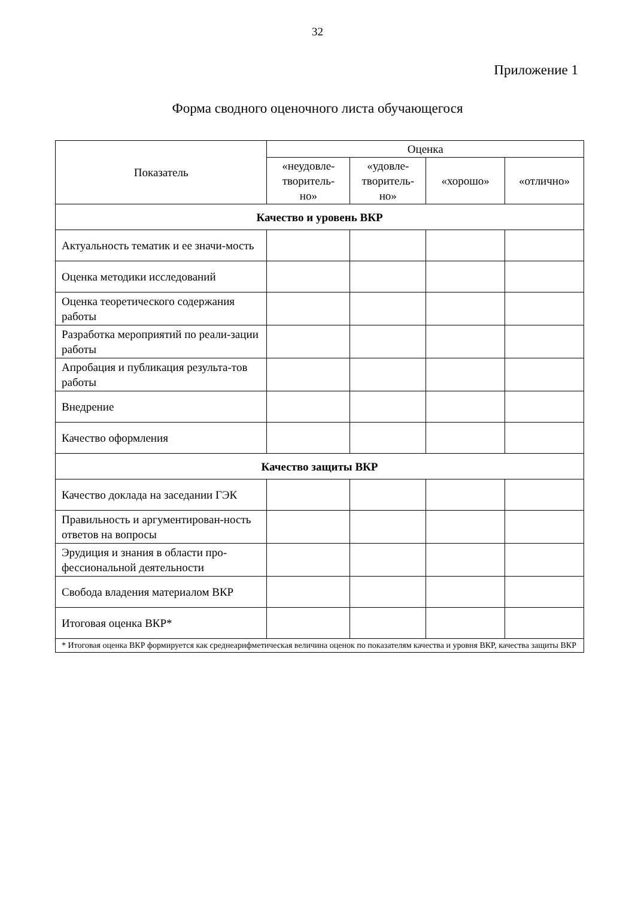32
Приложение 1
Форма сводного оценочного листа обучающегося
| Показатель | Оценка | | | |
| --- | --- | --- | --- | --- |
| | «неудовле- творитель- но» | «удовле- творитель- но» | «хорошо» | «отлично» |
| Качество и уровень ВКР | | | | |
| Актуальность тематик и ее значи-мость | | | | |
| Оценка методики исследований | | | | |
| Оценка теоретического содержания работы | | | | |
| Разработка мероприятий по реали-зации работы | | | | |
| Апробация и публикация результа-тов работы | | | | |
| Внедрение | | | | |
| Качество оформления | | | | |
| Качество защиты ВКР | | | | |
| Качество доклада на заседании ГЭК | | | | |
| Правильность и аргументирован-ность ответов на вопросы | | | | |
| Эрудиция и знания в области про-фессиональной деятельности | | | | |
| Свобода владения материалом ВКР | | | | |
| Итоговая оценка ВКР* | | | | |
| * Итоговая оценка ВКР формируется как среднеарифметическая величина оценок по показателям качества и уровня ВКР, качества защиты ВКР | | | | |